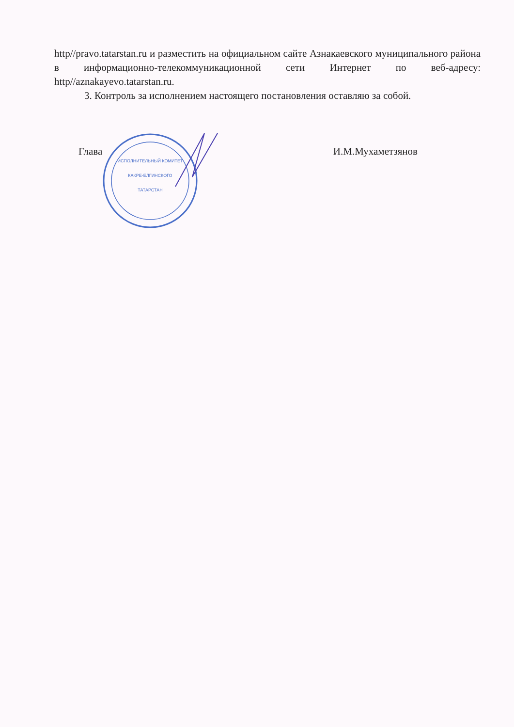http//pravo.tatarstan.ru и разместить на официальном сайте Азнакаевского муниципального района в информационно-телекоммуникационной сети Интернет по веб-адресу: http//aznakayevo.tatarstan.ru.
3. Контроль за исполнением настоящего постановления оставляю за собой.
ИСПОЛНИТЕЛЬНЫЙ КОМИТЕТ
КАКРЕ-ЕЛГИНСКОГО
ТАТАРСТАН
Глава И.М.Мухаметзянов